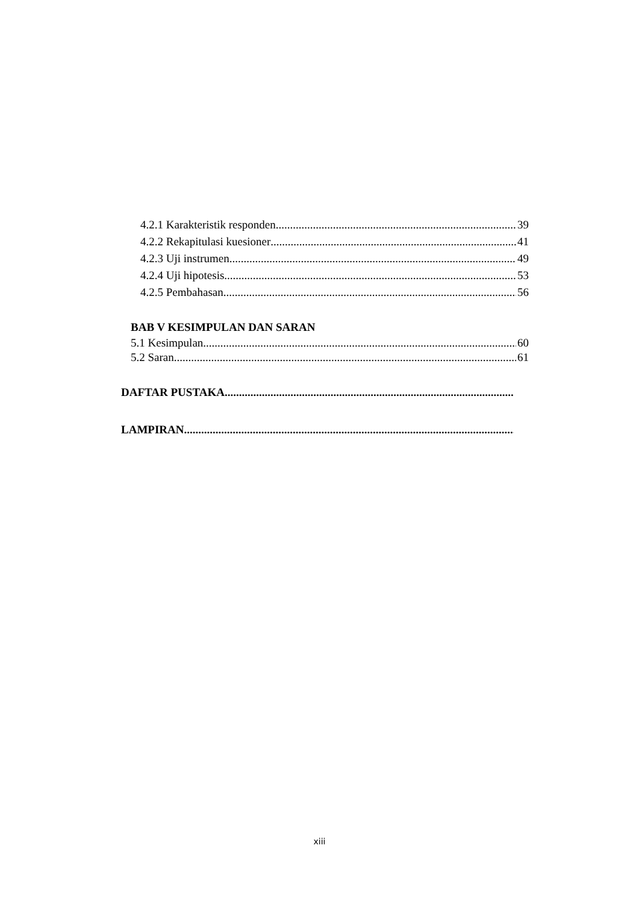4.2.1 Karakteristik responden 39
4.2.2 Rekapitulasi kuesioner 41
4.2.3 Uji instrumen 49
4.2.4 Uji hipotesis 53
4.2.5 Pembahasan 56
BAB V KESIMPULAN DAN SARAN
5.1 Kesimpulan 60
5.2 Saran 61
DAFTAR PUSTAKA
LAMPIRAN.
xiii